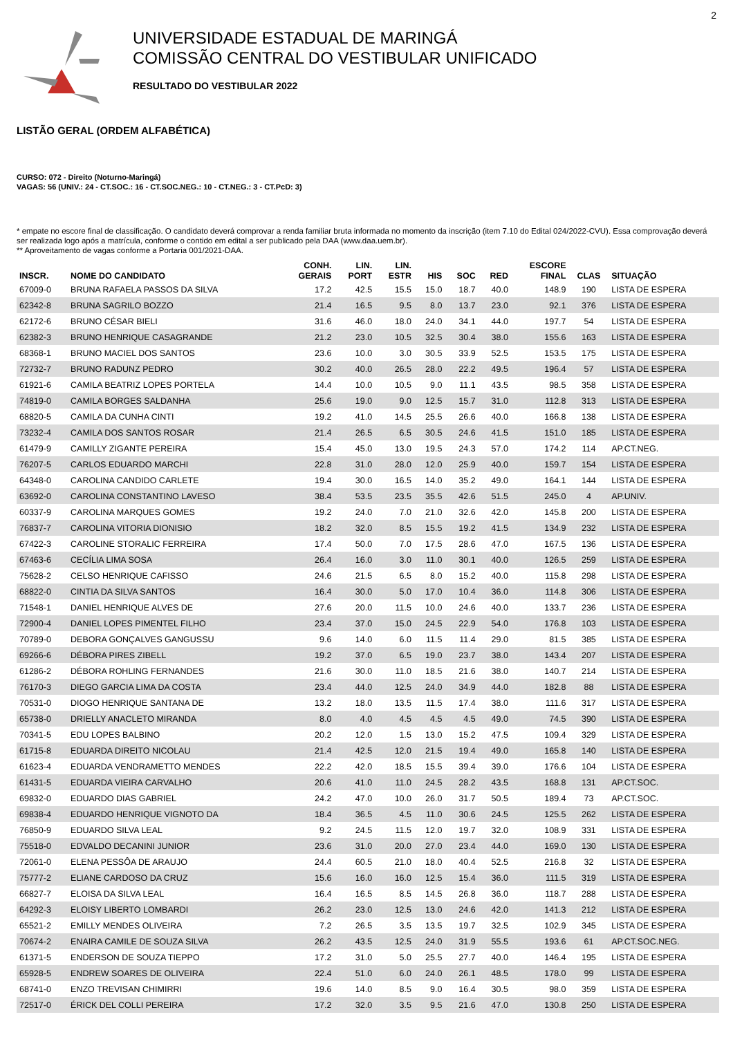2
UNIVERSIDADE ESTADUAL DE MARINGÁ
COMISSÃO CENTRAL DO VESTIBULAR UNIFICADO
RESULTADO DO VESTIBULAR 2022
LISTÃO GERAL (ORDEM ALFABÉTICA)
CURSO: 072 - Direito (Noturno-Maringá)
VAGAS: 56 (UNIV.: 24 - CT.SOC.: 16 - CT.SOC.NEG.: 10 - CT.NEG.: 3 - CT.PcD: 3)
* empate no escore final de classificação. O candidato deverá comprovar a renda familiar bruta informada no momento da inscrição (item 7.10 do Edital 024/2022-CVU). Essa comprovação deverá ser realizada logo após a matrícula, conforme o contido em edital a ser publicado pela DAA (www.daa.uem.br).
** Aproveitamento de vagas conforme a Portaria 001/2021-DAA.
| INSCR. | NOME DO CANDIDATO | CONH. GERAIS | LIN. PORT | LIN. ESTR | HIS | SOC | RED | ESCORE FINAL | CLAS | SITUAÇÃO |
| --- | --- | --- | --- | --- | --- | --- | --- | --- | --- | --- |
| 67009-0 | BRUNA RAFAELA PASSOS DA SILVA | 17.2 | 42.5 | 15.5 | 15.0 | 18.7 | 40.0 | 148.9 | 190 | LISTA DE ESPERA |
| 62342-8 | BRUNA SAGRILO BOZZO | 21.4 | 16.5 | 9.5 | 8.0 | 13.7 | 23.0 | 92.1 | 376 | LISTA DE ESPERA |
| 62172-6 | BRUNO CÉSAR BIELI | 31.6 | 46.0 | 18.0 | 24.0 | 34.1 | 44.0 | 197.7 | 54 | LISTA DE ESPERA |
| 62382-3 | BRUNO HENRIQUE CASAGRANDE | 21.2 | 23.0 | 10.5 | 32.5 | 30.4 | 38.0 | 155.6 | 163 | LISTA DE ESPERA |
| 68368-1 | BRUNO MACIEL DOS SANTOS | 23.6 | 10.0 | 3.0 | 30.5 | 33.9 | 52.5 | 153.5 | 175 | LISTA DE ESPERA |
| 72732-7 | BRUNO RADUNZ PEDRO | 30.2 | 40.0 | 26.5 | 28.0 | 22.2 | 49.5 | 196.4 | 57 | LISTA DE ESPERA |
| 61921-6 | CAMILA BEATRIZ LOPES PORTELA | 14.4 | 10.0 | 10.5 | 9.0 | 11.1 | 43.5 | 98.5 | 358 | LISTA DE ESPERA |
| 74819-0 | CAMILA BORGES SALDANHA | 25.6 | 19.0 | 9.0 | 12.5 | 15.7 | 31.0 | 112.8 | 313 | LISTA DE ESPERA |
| 68820-5 | CAMILA DA CUNHA CINTI | 19.2 | 41.0 | 14.5 | 25.5 | 26.6 | 40.0 | 166.8 | 138 | LISTA DE ESPERA |
| 73232-4 | CAMILA DOS SANTOS ROSAR | 21.4 | 26.5 | 6.5 | 30.5 | 24.6 | 41.5 | 151.0 | 185 | LISTA DE ESPERA |
| 61479-9 | CAMILLY ZIGANTE PEREIRA | 15.4 | 45.0 | 13.0 | 19.5 | 24.3 | 57.0 | 174.2 | 114 | AP.CT.NEG. |
| 76207-5 | CARLOS EDUARDO MARCHI | 22.8 | 31.0 | 28.0 | 12.0 | 25.9 | 40.0 | 159.7 | 154 | LISTA DE ESPERA |
| 64348-0 | CAROLINA CANDIDO CARLETE | 19.4 | 30.0 | 16.5 | 14.0 | 35.2 | 49.0 | 164.1 | 144 | LISTA DE ESPERA |
| 63692-0 | CAROLINA CONSTANTINO LAVESO | 38.4 | 53.5 | 23.5 | 35.5 | 42.6 | 51.5 | 245.0 | 4 | AP.UNIV. |
| 60337-9 | CAROLINA MARQUES GOMES | 19.2 | 24.0 | 7.0 | 21.0 | 32.6 | 42.0 | 145.8 | 200 | LISTA DE ESPERA |
| 76837-7 | CAROLINA VITORIA DIONISIO | 18.2 | 32.0 | 8.5 | 15.5 | 19.2 | 41.5 | 134.9 | 232 | LISTA DE ESPERA |
| 67422-3 | CAROLINE STORALIC FERREIRA | 17.4 | 50.0 | 7.0 | 17.5 | 28.6 | 47.0 | 167.5 | 136 | LISTA DE ESPERA |
| 67463-6 | CECÍLIA LIMA SOSA | 26.4 | 16.0 | 3.0 | 11.0 | 30.1 | 40.0 | 126.5 | 259 | LISTA DE ESPERA |
| 75628-2 | CELSO HENRIQUE CAFISSO | 24.6 | 21.5 | 6.5 | 8.0 | 15.2 | 40.0 | 115.8 | 298 | LISTA DE ESPERA |
| 68822-0 | CINTIA DA SILVA SANTOS | 16.4 | 30.0 | 5.0 | 17.0 | 10.4 | 36.0 | 114.8 | 306 | LISTA DE ESPERA |
| 71548-1 | DANIEL HENRIQUE ALVES DE | 27.6 | 20.0 | 11.5 | 10.0 | 24.6 | 40.0 | 133.7 | 236 | LISTA DE ESPERA |
| 72900-4 | DANIEL LOPES PIMENTEL FILHO | 23.4 | 37.0 | 15.0 | 24.5 | 22.9 | 54.0 | 176.8 | 103 | LISTA DE ESPERA |
| 70789-0 | DEBORA GONÇALVES GANGUSSU | 9.6 | 14.0 | 6.0 | 11.5 | 11.4 | 29.0 | 81.5 | 385 | LISTA DE ESPERA |
| 69266-6 | DÉBORA PIRES ZIBELL | 19.2 | 37.0 | 6.5 | 19.0 | 23.7 | 38.0 | 143.4 | 207 | LISTA DE ESPERA |
| 61286-2 | DÉBORA ROHLING FERNANDES | 21.6 | 30.0 | 11.0 | 18.5 | 21.6 | 38.0 | 140.7 | 214 | LISTA DE ESPERA |
| 76170-3 | DIEGO GARCIA LIMA DA COSTA | 23.4 | 44.0 | 12.5 | 24.0 | 34.9 | 44.0 | 182.8 | 88 | LISTA DE ESPERA |
| 70531-0 | DIOGO HENRIQUE SANTANA DE | 13.2 | 18.0 | 13.5 | 11.5 | 17.4 | 38.0 | 111.6 | 317 | LISTA DE ESPERA |
| 65738-0 | DRIELLY ANACLETO MIRANDA | 8.0 | 4.0 | 4.5 | 4.5 | 4.5 | 49.0 | 74.5 | 390 | LISTA DE ESPERA |
| 70341-5 | EDU LOPES BALBINO | 20.2 | 12.0 | 1.5 | 13.0 | 15.2 | 47.5 | 109.4 | 329 | LISTA DE ESPERA |
| 61715-8 | EDUARDA DIREITO NICOLAU | 21.4 | 42.5 | 12.0 | 21.5 | 19.4 | 49.0 | 165.8 | 140 | LISTA DE ESPERA |
| 61623-4 | EDUARDA VENDRAMETTO MENDES | 22.2 | 42.0 | 18.5 | 15.5 | 39.4 | 39.0 | 176.6 | 104 | LISTA DE ESPERA |
| 61431-5 | EDUARDA VIEIRA CARVALHO | 20.6 | 41.0 | 11.0 | 24.5 | 28.2 | 43.5 | 168.8 | 131 | AP.CT.SOC. |
| 69832-0 | EDUARDO DIAS GABRIEL | 24.2 | 47.0 | 10.0 | 26.0 | 31.7 | 50.5 | 189.4 | 73 | AP.CT.SOC. |
| 69838-4 | EDUARDO HENRIQUE VIGNOTO DA | 18.4 | 36.5 | 4.5 | 11.0 | 30.6 | 24.5 | 125.5 | 262 | LISTA DE ESPERA |
| 76850-9 | EDUARDO SILVA LEAL | 9.2 | 24.5 | 11.5 | 12.0 | 19.7 | 32.0 | 108.9 | 331 | LISTA DE ESPERA |
| 75518-0 | EDVALDO DECANINI JUNIOR | 23.6 | 31.0 | 20.0 | 27.0 | 23.4 | 44.0 | 169.0 | 130 | LISTA DE ESPERA |
| 72061-0 | ELENA PESSÔA DE ARAUJO | 24.4 | 60.5 | 21.0 | 18.0 | 40.4 | 52.5 | 216.8 | 32 | LISTA DE ESPERA |
| 75777-2 | ELIANE CARDOSO DA CRUZ | 15.6 | 16.0 | 16.0 | 12.5 | 15.4 | 36.0 | 111.5 | 319 | LISTA DE ESPERA |
| 66827-7 | ELOISA DA SILVA LEAL | 16.4 | 16.5 | 8.5 | 14.5 | 26.8 | 36.0 | 118.7 | 288 | LISTA DE ESPERA |
| 64292-3 | ELOISY LIBERTO LOMBARDI | 26.2 | 23.0 | 12.5 | 13.0 | 24.6 | 42.0 | 141.3 | 212 | LISTA DE ESPERA |
| 65521-2 | EMILLY MENDES OLIVEIRA | 7.2 | 26.5 | 3.5 | 13.5 | 19.7 | 32.5 | 102.9 | 345 | LISTA DE ESPERA |
| 70674-2 | ENAIRA CAMILE DE SOUZA SILVA | 26.2 | 43.5 | 12.5 | 24.0 | 31.9 | 55.5 | 193.6 | 61 | AP.CT.SOC.NEG. |
| 61371-5 | ENDERSON DE SOUZA TIEPPO | 17.2 | 31.0 | 5.0 | 25.5 | 27.7 | 40.0 | 146.4 | 195 | LISTA DE ESPERA |
| 65928-5 | ENDREW SOARES DE OLIVEIRA | 22.4 | 51.0 | 6.0 | 24.0 | 26.1 | 48.5 | 178.0 | 99 | LISTA DE ESPERA |
| 68741-0 | ENZO TREVISAN CHIMIRRI | 19.6 | 14.0 | 8.5 | 9.0 | 16.4 | 30.5 | 98.0 | 359 | LISTA DE ESPERA |
| 72517-0 | ÉRICK DEL COLLI PEREIRA | 17.2 | 32.0 | 3.5 | 9.5 | 21.6 | 47.0 | 130.8 | 250 | LISTA DE ESPERA |